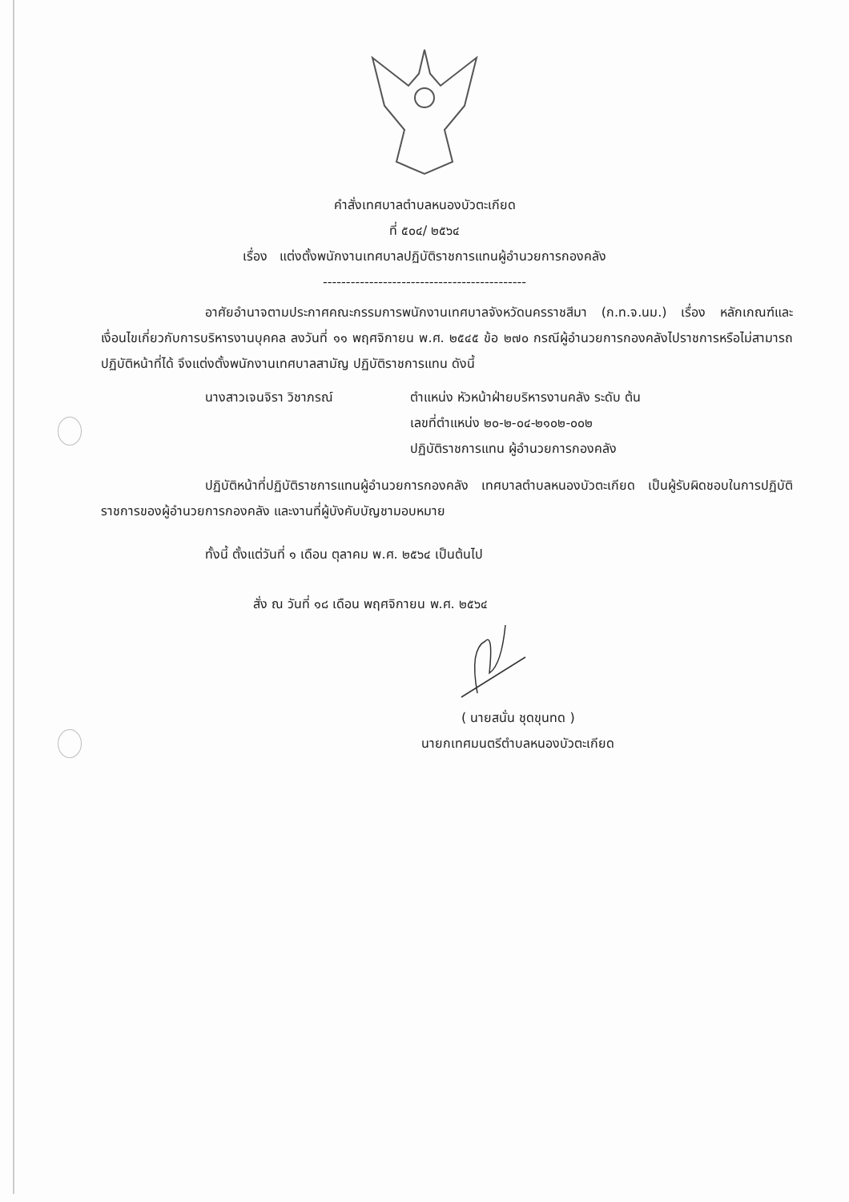คำสั่งเทศบาลตำบลหนองบัวตะเกียด
ที่ ๕๐๔/ ๒๕๖๔
เรื่อง แต่งตั้งพนักงานเทศบาลปฏิบัติราชการแทนผู้อำนวยการกองคลัง
--------------------------------------------
อาศัยอำนาจตามประกาศคณะกรรมการพนักงานเทศบาลจังหวัดนครราชสีมา (ก.ท.จ.นม.) เรื่อง หลักเกณฑ์และเงื่อนไขเกี่ยวกับการบริหารงานบุคคล ลงวันที่ ๑๑ พฤศจิกายน พ.ศ. ๒๕๔๕ ข้อ ๒๗๐ กรณีผู้อำนวยการกองคลังไปราชการหรือไม่สามารถปฏิบัติหน้าที่ได้ จึงแต่งตั้งพนักงานเทศบาลสามัญ ปฏิบัติราชการแทน ดังนี้
นางสาวเจนจิรา วิชาภรณ์ ตำแหน่ง หัวหน้าฝ่ายบริหารงานคลัง ระดับ ต้น
เลขที่ตำแหน่ง ๒๐-๒-๐๔-๒๑๐๒-๐๐๒
ปฏิบัติราชการแทน ผู้อำนวยการกองคลัง
ปฏิบัติหน้าที่ปฏิบัติราชการแทนผู้อำนวยการกองคลัง เทศบาลตำบลหนองบัวตะเกียด เป็นผู้รับผิดชอบในการปฏิบัติราชการของผู้อำนวยการกองคลัง และงานที่ผู้บังคับบัญชามอบหมาย
ทั้งนี้ ตั้งแต่วันที่ ๑ เดือน ตุลาคม พ.ศ. ๒๕๖๔ เป็นต้นไป
สั่ง ณ วันที่ ๑๘ เดือน พฤศจิกายน พ.ศ. ๒๕๖๔
( นายสนั่น ชุดขุนทด )
นายกเทศมนตรีตำบลหนองบัวตะเกียด